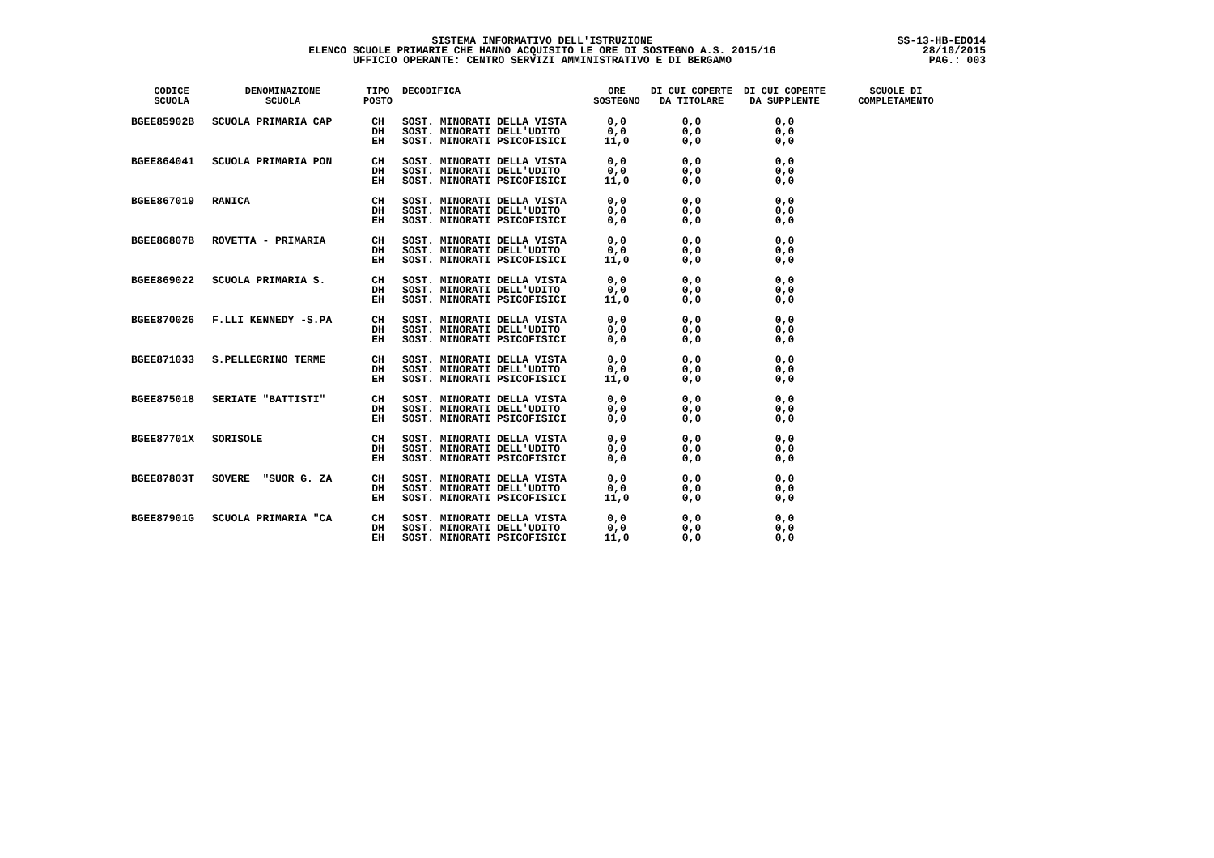SISTEMA INFORMATIVO DELL'ISTRUZIONE
ELENCO SCUOLE PRIMARIE CHE HANNO ACQUISITO LE ORE DI SOSTEGNO A.S. 2015/16
UFFICIO OPERANTE: CENTRO SERVIZI AMMINISTRATIVO E DI BERGAMO
SS-13-HB-EDO14
28/10/2015
PAG.: 003
| CODICE SCUOLA | DENOMINAZIONE SCUOLA | TIPO POSTO | DECODIFICA | ORE SOSTEGNO | DI CUI COPERTE DA TITOLARE | DI CUI COPERTE DA SUPPLENTE | SCUOLE DI COMPLETAMENTO |
| --- | --- | --- | --- | --- | --- | --- | --- |
| BGEE85902B | SCUOLA PRIMARIA CAP | CH DH EH | SOST. MINORATI DELLA VISTA SOST. MINORATI DELL'UDITO SOST. MINORATI PSICOFISICI | 0,0 0,0 11,0 | 0,0 0,0 0,0 | 0,0 0,0 0,0 | |
| BGEE864041 | SCUOLA PRIMARIA PON | CH DH EH | SOST. MINORATI DELLA VISTA SOST. MINORATI DELL'UDITO SOST. MINORATI PSICOFISICI | 0,0 0,0 11,0 | 0,0 0,0 0,0 | 0,0 0,0 0,0 | |
| BGEE867019 | RANICA | CH DH EH | SOST. MINORATI DELLA VISTA SOST. MINORATI DELL'UDITO SOST. MINORATI PSICOFISICI | 0,0 0,0 0,0 | 0,0 0,0 0,0 | 0,0 0,0 0,0 | |
| BGEE86807B | ROVETTA - PRIMARIA | CH DH EH | SOST. MINORATI DELLA VISTA SOST. MINORATI DELL'UDITO SOST. MINORATI PSICOFISICI | 0,0 0,0 11,0 | 0,0 0,0 0,0 | 0,0 0,0 0,0 | |
| BGEE869022 | SCUOLA PRIMARIA S. | CH DH EH | SOST. MINORATI DELLA VISTA SOST. MINORATI DELL'UDITO SOST. MINORATI PSICOFISICI | 0,0 0,0 11,0 | 0,0 0,0 0,0 | 0,0 0,0 0,0 | |
| BGEE870026 | F.LLI KENNEDY -S.PA | CH DH EH | SOST. MINORATI DELLA VISTA SOST. MINORATI DELL'UDITO SOST. MINORATI PSICOFISICI | 0,0 0,0 0,0 | 0,0 0,0 0,0 | 0,0 0,0 0,0 | |
| BGEE871033 | S.PELLEGRINO TERME | CH DH EH | SOST. MINORATI DELLA VISTA SOST. MINORATI DELL'UDITO SOST. MINORATI PSICOFISICI | 0,0 0,0 11,0 | 0,0 0,0 0,0 | 0,0 0,0 0,0 | |
| BGEE875018 | SERIATE "BATTISTI" | CH DH EH | SOST. MINORATI DELLA VISTA SOST. MINORATI DELL'UDITO SOST. MINORATI PSICOFISICI | 0,0 0,0 0,0 | 0,0 0,0 0,0 | 0,0 0,0 0,0 | |
| BGEE87701X | SORISOLE | CH DH EH | SOST. MINORATI DELLA VISTA SOST. MINORATI DELL'UDITO SOST. MINORATI PSICOFISICI | 0,0 0,0 0,0 | 0,0 0,0 0,0 | 0,0 0,0 0,0 | |
| BGEE87803T | SOVERE "SUOR G. ZA | CH DH EH | SOST. MINORATI DELLA VISTA SOST. MINORATI DELL'UDITO SOST. MINORATI PSICOFISICI | 0,0 0,0 11,0 | 0,0 0,0 0,0 | 0,0 0,0 0,0 | |
| BGEE87901G | SCUOLA PRIMARIA "CA | CH DH EH | SOST. MINORATI DELLA VISTA SOST. MINORATI DELL'UDITO SOST. MINORATI PSICOFISICI | 0,0 0,0 11,0 | 0,0 0,0 0,0 | 0,0 0,0 0,0 | |